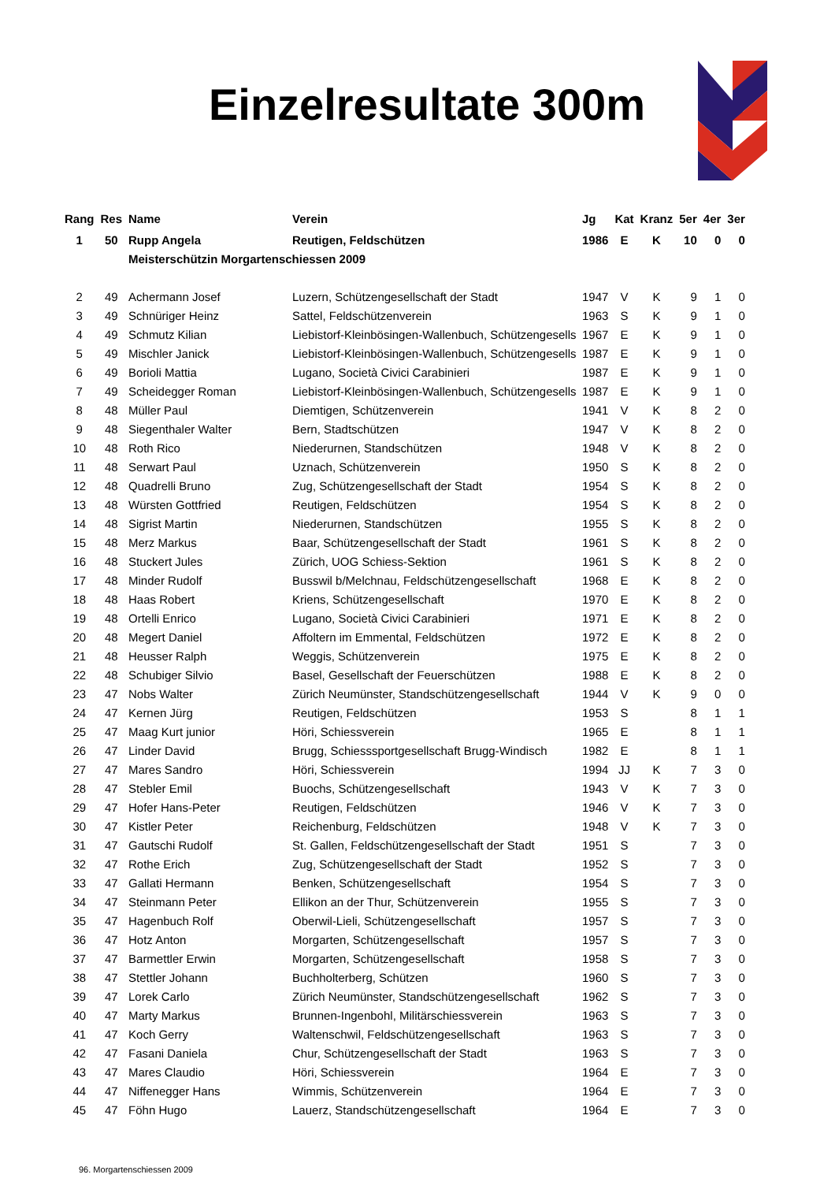Einzelresultate 300m
| Rang | Res | Name | Verein | Jg | Kat | Kranz | 5er | 4er | 3er |
| --- | --- | --- | --- | --- | --- | --- | --- | --- | --- |
| 1 | 50 | Rupp Angela | Reutigen, Feldschützen | 1986 | E | K | 10 | 0 | 0 |
| | | Meisterschützin Morgartenschiessen 2009 | | | | | | | |
| 2 | 49 | Achermann Josef | Luzern, Schützengesellschaft der Stadt | 1947 | V | K | 9 | 1 | 0 |
| 3 | 49 | Schnüriger Heinz | Sattel, Feldschützenverein | 1963 | S | K | 9 | 1 | 0 |
| 4 | 49 | Schmutz Kilian | Liebistorf-Kleinbösingen-Wallenbuch, Schützengesells | 1967 | E | K | 9 | 1 | 0 |
| 5 | 49 | Mischler Janick | Liebistorf-Kleinbösingen-Wallenbuch, Schützengesells | 1987 | E | K | 9 | 1 | 0 |
| 6 | 49 | Borioli Mattia | Lugano, Società Civici Carabinieri | 1987 | E | K | 9 | 1 | 0 |
| 7 | 49 | Scheidegger Roman | Liebistorf-Kleinbösingen-Wallenbuch, Schützengesells | 1987 | E | K | 9 | 1 | 0 |
| 8 | 48 | Müller Paul | Diemtigen, Schützenverein | 1941 | V | K | 8 | 2 | 0 |
| 9 | 48 | Siegenthaler Walter | Bern, Stadtschützen | 1947 | V | K | 8 | 2 | 0 |
| 10 | 48 | Roth Rico | Niederurnen, Standschützen | 1948 | V | K | 8 | 2 | 0 |
| 11 | 48 | Serwart Paul | Uznach, Schützenverein | 1950 | S | K | 8 | 2 | 0 |
| 12 | 48 | Quadrelli Bruno | Zug, Schützengesellschaft der Stadt | 1954 | S | K | 8 | 2 | 0 |
| 13 | 48 | Würsten Gottfried | Reutigen, Feldschützen | 1954 | S | K | 8 | 2 | 0 |
| 14 | 48 | Sigrist Martin | Niederurnen, Standschützen | 1955 | S | K | 8 | 2 | 0 |
| 15 | 48 | Merz Markus | Baar, Schützengesellschaft der Stadt | 1961 | S | K | 8 | 2 | 0 |
| 16 | 48 | Stuckert Jules | Zürich, UOG Schiess-Sektion | 1961 | S | K | 8 | 2 | 0 |
| 17 | 48 | Minder Rudolf | Busswil b/Melchnau, Feldschützengesellschaft | 1968 | E | K | 8 | 2 | 0 |
| 18 | 48 | Haas Robert | Kriens, Schützengesellschaft | 1970 | E | K | 8 | 2 | 0 |
| 19 | 48 | Ortelli Enrico | Lugano, Società Civici Carabinieri | 1971 | E | K | 8 | 2 | 0 |
| 20 | 48 | Megert Daniel | Affoltern im Emmental, Feldschützen | 1972 | E | K | 8 | 2 | 0 |
| 21 | 48 | Heusser Ralph | Weggis, Schützenverein | 1975 | E | K | 8 | 2 | 0 |
| 22 | 48 | Schubiger Silvio | Basel, Gesellschaft der Feuerschützen | 1988 | E | K | 8 | 2 | 0 |
| 23 | 47 | Nobs Walter | Zürich Neumünster, Standschützengesellschaft | 1944 | V | K | 9 | 0 | 0 |
| 24 | 47 | Kernen Jürg | Reutigen, Feldschützen | 1953 | S | | 8 | 1 | 1 |
| 25 | 47 | Maag Kurt junior | Höri, Schiessverein | 1965 | E | | 8 | 1 | 1 |
| 26 | 47 | Linder David | Brugg, Schiesssportgesellschaft Brugg-Windisch | 1982 | E | | 8 | 1 | 1 |
| 27 | 47 | Mares Sandro | Höri, Schiessverein | 1994 | JJ | K | 7 | 3 | 0 |
| 28 | 47 | Stebler Emil | Buochs, Schützengesellschaft | 1943 | V | K | 7 | 3 | 0 |
| 29 | 47 | Hofer Hans-Peter | Reutigen, Feldschützen | 1946 | V | K | 7 | 3 | 0 |
| 30 | 47 | Kistler Peter | Reichenburg, Feldschützen | 1948 | V | K | 7 | 3 | 0 |
| 31 | 47 | Gautschi Rudolf | St. Gallen, Feldschützengesellschaft der Stadt | 1951 | S | | 7 | 3 | 0 |
| 32 | 47 | Rothe Erich | Zug, Schützengesellschaft der Stadt | 1952 | S | | 7 | 3 | 0 |
| 33 | 47 | Gallati Hermann | Benken, Schützengesellschaft | 1954 | S | | 7 | 3 | 0 |
| 34 | 47 | Steinmann Peter | Ellikon an der Thur, Schützenverein | 1955 | S | | 7 | 3 | 0 |
| 35 | 47 | Hagenbuch Rolf | Oberwil-Lieli, Schützengesellschaft | 1957 | S | | 7 | 3 | 0 |
| 36 | 47 | Hotz Anton | Morgarten, Schützengesellschaft | 1957 | S | | 7 | 3 | 0 |
| 37 | 47 | Barmettler Erwin | Morgarten, Schützengesellschaft | 1958 | S | | 7 | 3 | 0 |
| 38 | 47 | Stettler Johann | Buchholterberg, Schützen | 1960 | S | | 7 | 3 | 0 |
| 39 | 47 | Lorek Carlo | Zürich Neumünster, Standschützengesellschaft | 1962 | S | | 7 | 3 | 0 |
| 40 | 47 | Marty Markus | Brunnen-Ingenbohl, Militärschiessverein | 1963 | S | | 7 | 3 | 0 |
| 41 | 47 | Koch Gerry | Waltenschwil, Feldschützengesellschaft | 1963 | S | | 7 | 3 | 0 |
| 42 | 47 | Fasani Daniela | Chur, Schützengesellschaft der Stadt | 1963 | S | | 7 | 3 | 0 |
| 43 | 47 | Mares Claudio | Höri, Schiessverein | 1964 | E | | 7 | 3 | 0 |
| 44 | 47 | Niffenegger Hans | Wimmis, Schützenverein | 1964 | E | | 7 | 3 | 0 |
| 45 | 47 | Föhn Hugo | Lauerz, Standschützengesellschaft | 1964 | E | | 7 | 3 | 0 |
96. Morgartenschiessen 2009